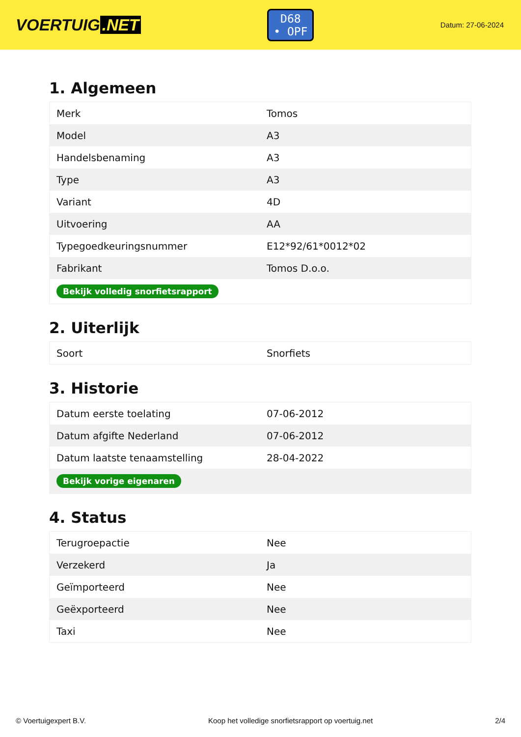VOERTUIG.NET
D68
• OPF
Datum: 27-06-2024
1. Algemeen
| Merk | Tomos |
| Model | A3 |
| Handelsbenaming | A3 |
| Type | A3 |
| Variant | 4D |
| Uitvoering | AA |
| Typegoedkeuringsnummer | E12*92/61*0012*02 |
| Fabrikant | Tomos D.o.o. |
| Bekijk volledig snorfietsrapport | |
2. Uiterlijk
| Soort | Snorfiets |
3. Historie
| Datum eerste toelating | 07-06-2012 |
| Datum afgifte Nederland | 07-06-2012 |
| Datum laatste tenaamstelling | 28-04-2022 |
| Bekijk vorige eigenaren | |
4. Status
| Terugroepactie | Nee |
| Verzekerd | Ja |
| Geïmporteerd | Nee |
| Geëxporteerd | Nee |
| Taxi | Nee |
© Voertuigexpert B.V. Koop het volledige snorfietsrapport op voertuig.net 2/4